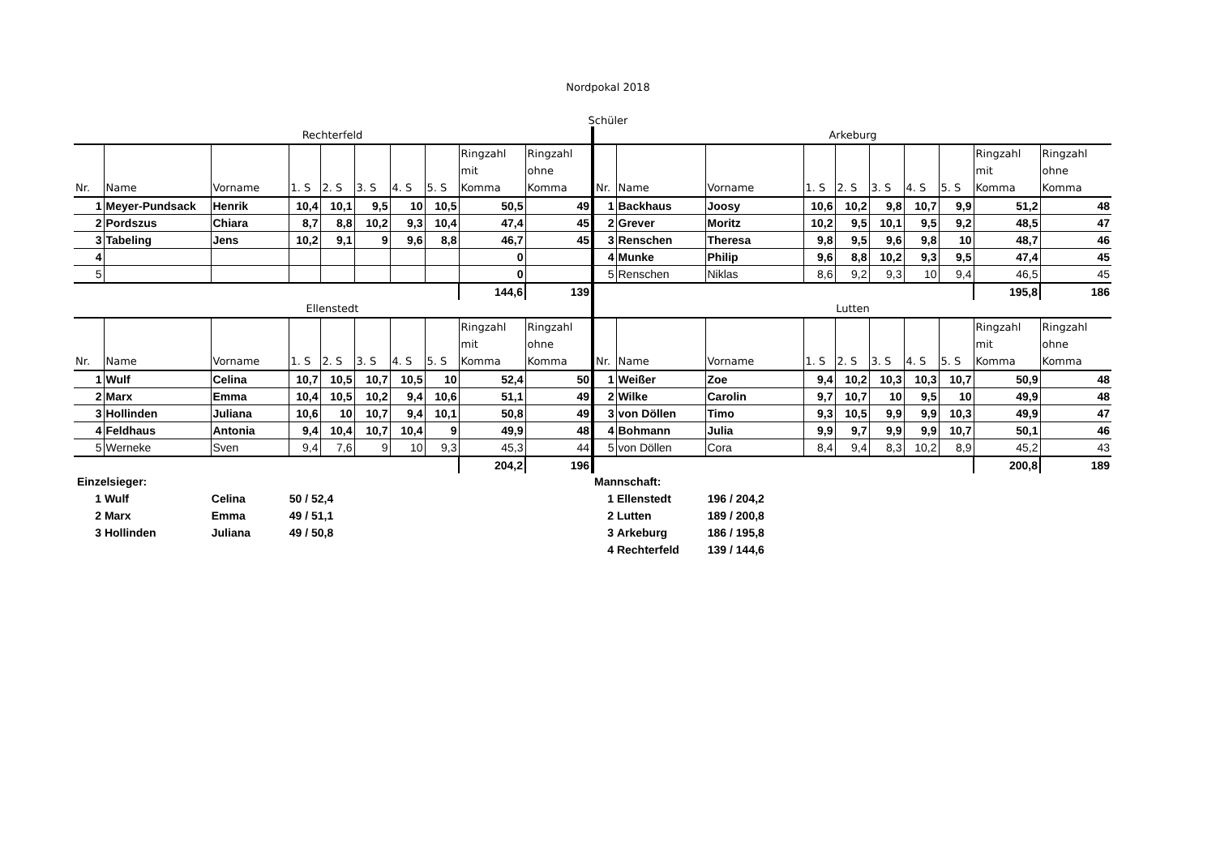Nordpokal 2018
Schüler
Rechterfeld
| Nr. | Name | Vorname | 1. S | 2. S | 3. S | 4. S | 5. S | Ringzahl mit Komma | Ringzahl ohne Komma |
| --- | --- | --- | --- | --- | --- | --- | --- | --- | --- |
| 1 | Meyer-Pundsack | Henrik | 10,4 | 10,1 | 9,5 | 10 | 10,5 | 50,5 | 49 |
| 2 | Pordszus | Chiara | 8,7 | 8,8 | 10,2 | 9,3 | 10,4 | 47,4 | 45 |
| 3 | Tabeling | Jens | 10,2 | 9,1 | 9 | 9,6 | 8,8 | 46,7 | 45 |
| 4 | | | | | | | | 0 | |
| 5 | | | | | | | | 0 | |
| | | | | | | | | 144,6 | 139 |
Arkeburg
| Nr. | Name | Vorname | 1. S | 2. S | 3. S | 4. S | 5. S | Ringzahl mit Komma | Ringzahl ohne Komma |
| --- | --- | --- | --- | --- | --- | --- | --- | --- | --- |
| 1 | Backhaus | Joosy | 10,6 | 10,2 | 9,8 | 10,7 | 9,9 | 51,2 | 48 |
| 2 | Grever | Moritz | 10,2 | 9,5 | 10,1 | 9,5 | 9,2 | 48,5 | 47 |
| 3 | Renschen | Theresa | 9,8 | 9,5 | 9,6 | 9,8 | 10 | 48,7 | 46 |
| 4 | Munke | Philip | 9,6 | 8,8 | 10,2 | 9,3 | 9,5 | 47,4 | 45 |
| 5 | Renschen | Niklas | 8,6 | 9,2 | 9,3 | 10 | 9,4 | 46,5 | 45 |
| | | | | | | | | 195,8 | 186 |
Ellenstedt
| Nr. | Name | Vorname | 1. S | 2. S | 3. S | 4. S | 5. S | Ringzahl mit Komma | Ringzahl ohne Komma |
| --- | --- | --- | --- | --- | --- | --- | --- | --- | --- |
| 1 | Wulf | Celina | 10,7 | 10,5 | 10,7 | 10,5 | 10 | 52,4 | 50 |
| 2 | Marx | Emma | 10,4 | 10,5 | 10,2 | 9,4 | 10,6 | 51,1 | 49 |
| 3 | Hollinden | Juliana | 10,6 | 10 | 10,7 | 9,4 | 10,1 | 50,8 | 49 |
| 4 | Feldhaus | Antonia | 9,4 | 10,4 | 10,7 | 10,4 | 9 | 49,9 | 48 |
| 5 | Werneke | Sven | 9,4 | 7,6 | 9 | 10 | 9,3 | 45,3 | 44 |
| | | | | | | | | 204,2 | 196 |
Lutten
| Nr. | Name | Vorname | 1. S | 2. S | 3. S | 4. S | 5. S | Ringzahl mit Komma | Ringzahl ohne Komma |
| --- | --- | --- | --- | --- | --- | --- | --- | --- | --- |
| 1 | Weißer | Zoe | 9,4 | 10,2 | 10,3 | 10,3 | 10,7 | 50,9 | 48 |
| 2 | Wilke | Carolin | 9,7 | 10,7 | 10 | 9,5 | 10 | 49,9 | 48 |
| 3 | von Döllen | Timo | 9,3 | 10,5 | 9,9 | 9,9 | 10,3 | 49,9 | 47 |
| 4 | Bohmann | Julia | 9,9 | 9,7 | 9,9 | 9,9 | 10,7 | 50,1 | 46 |
| 5 | von Döllen | Cora | 8,4 | 9,4 | 8,3 | 10,2 | 8,9 | 45,2 | 43 |
| | | | | | | | | 200,8 | 189 |
Einzelsieger:
1 Wulf Celina 50 / 52,4
2 Marx Emma 49 / 51,1
3 Hollinden Juliana 49 / 50,8
Mannschaft:
1 Ellenstedt 196 / 204,2
2 Lutten 189 / 200,8
3 Arkeburg 186 / 195,8
4 Rechterfeld 139 / 144,6